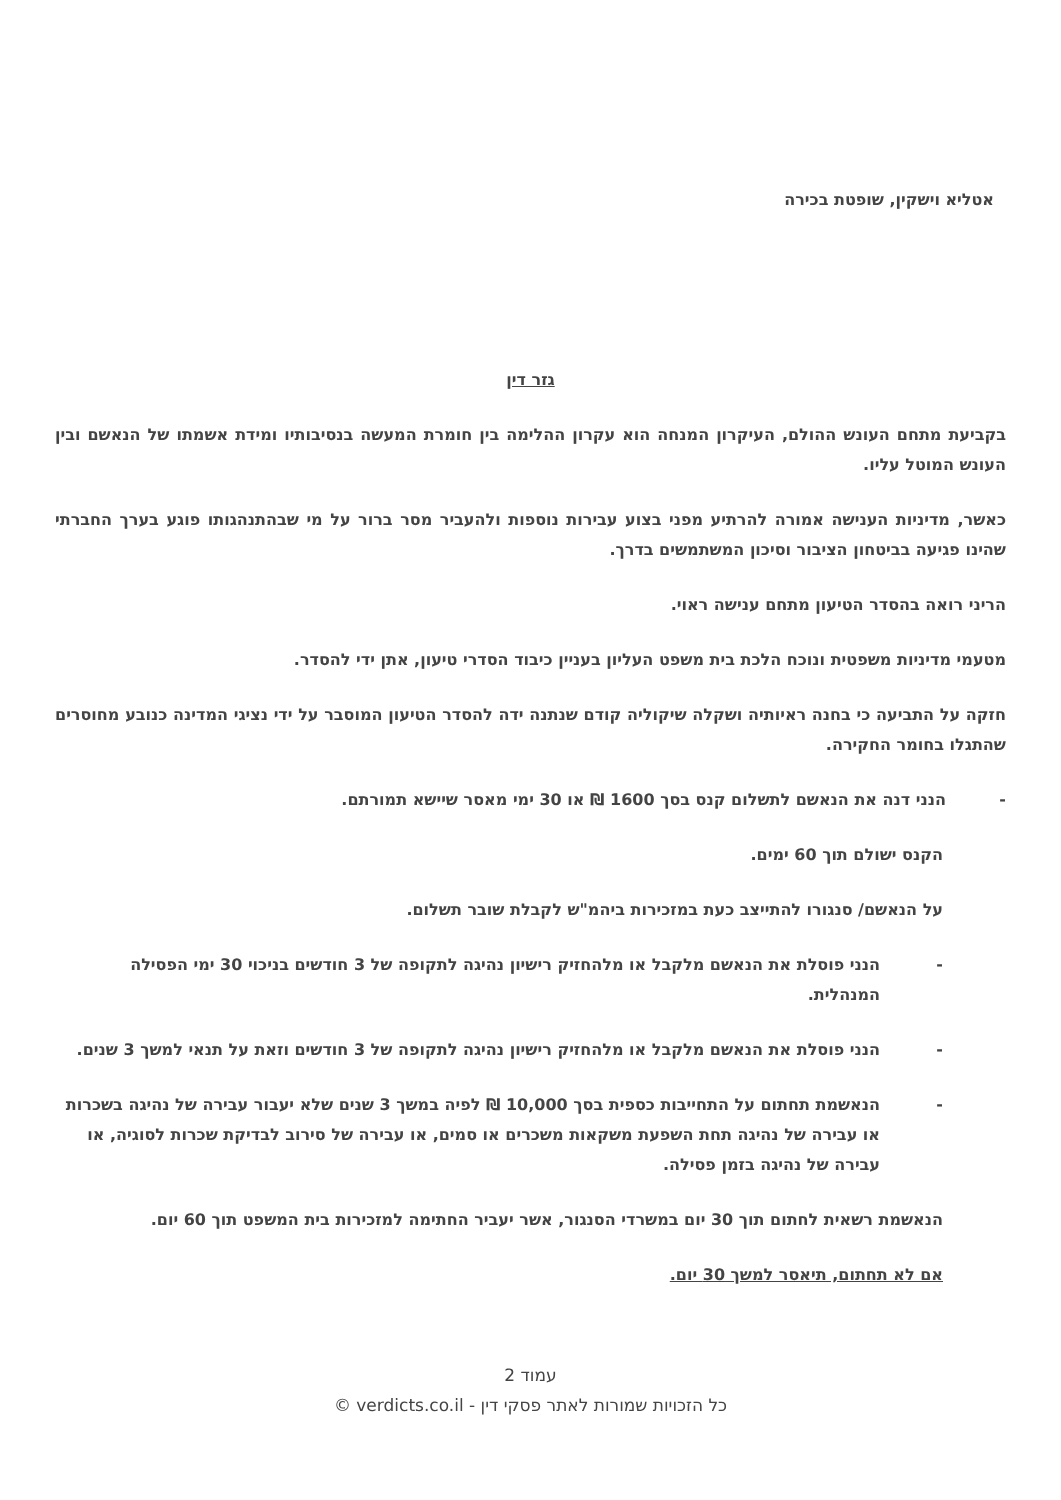אטליא וישקין, שופטת בכירה
גזר דין
בקביעת מתחם העונש ההולם, העיקרון המנחה הוא עקרון ההלימה בין חומרת המעשה בנסיבותיו ומידת אשמתו של הנאשם ובין העונש המוטל עליו.
כאשר, מדיניות הענישה אמורה להרתיע מפני בצוע עבירות נוספות ולהעביר מסר ברור על מי שבהתנהגותו פוגע בערך החברתי שהינו פגיעה בביטחון הציבור וסיכון המשתמשים בדרך.
הריני רואה בהסדר הטיעון מתחם ענישה ראוי.
מטעמי מדיניות משפטית ונוכח הלכת בית משפט העליון בעניין כיבוד הסדרי טיעון, אתן ידי להסדר.
חזקה על התביעה כי בחנה ראיותיה ושקלה שיקוליה קודם שנתנה ידה להסדר הטיעון המוסבר על ידי נציגי המדינה כנובע מחוסרים שהתגלו בחומר החקירה.
- הנני דנה את הנאשם לתשלום קנס בסך 1600 ₪ או 30 ימי מאסר שיישא תמורתם.
הקנס ישולם תוך 60 ימים.
על הנאשם/ סנגורו להתייצב כעת במזכירות ביהמ"ש לקבלת שובר תשלום.
- הנני פוסלת את הנאשם מלקבל או מלהחזיק רישיון נהיגה לתקופה של 3 חודשים בניכוי 30 ימי הפסילה המנהלית.
- הנני פוסלת את הנאשם מלקבל או מלהחזיק רישיון נהיגה לתקופה של 3 חודשים וזאת על תנאי למשך 3 שנים.
- הנאשמת תחתום על התחייבות כספית בסך 10,000 ₪ לפיה במשך 3 שנים שלא יעבור עבירה של נהיגה בשכרות או עבירה של נהיגה תחת השפעת משקאות משכרים או סמים, או עבירה של סירוב לבדיקת שכרות לסוגיה, או עבירה של נהיגה בזמן פסילה.
הנאשמת רשאית לחתום תוך 30 יום במשרדי הסנגור, אשר יעביר החתימה למזכירות בית המשפט תוך 60 יום.
אם לא תחתום, תיאסר למשך 30 יום.
עמוד 2
כל הזכויות שמורות לאתר פסקי דין - verdicts.co.il ©